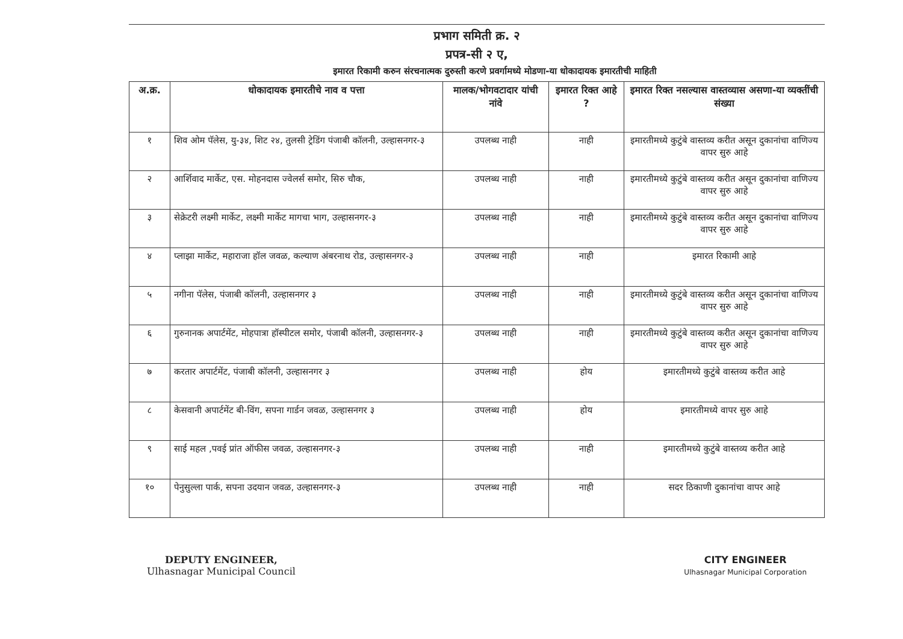प्रभाग समिती क्र. २
प्रपत्र-सी २ ए,
इमारत रिकामी करुन संरचनात्मक दुरुस्ती करणे प्रवर्गामध्ये मोडणा-या धोकादायक इमारतीची माहिती
| अ.क्र. | धोकादायक इमारतीचे नाव व पत्ता | मालक/भोगवटादार यांची नांवे | इमारत रिक्त आहे ? | इमारत रिक्त नसल्यास वास्तव्यास असणा-या व्यक्तींची संख्या |
| --- | --- | --- | --- | --- |
| १ | शिव ओम पॅलेस, यु-३४, शिट २४, तुलसी ट्रेडिंग पंजाबी कॉलनी, उल्हासनगर-३ | उपलब्ध नाही | नाही | इमारतीमध्ये कुटुंबे वास्तव्य करीत असून दुकानांचा वाणिज्य वापर सुरु आहे |
| २ | आर्शिवाद मार्केट, एस. मोहनदास ज्वेलर्स समोर, सिरु चौक, | उपलब्ध नाही | नाही | इमारतीमध्ये कुटुंबे वास्तव्य करीत असून दुकानांचा वाणिज्य वापर सुरु आहे |
| ३ | सेक्रेटरी लक्ष्मी मार्केट, लक्ष्मी मार्केट मागचा भाग, उल्हासनगर-३ | उपलब्ध नाही | नाही | इमारतीमध्ये कुटुंबे वास्तव्य करीत असून दुकानांचा वाणिज्य वापर सुरु आहे |
| ४ | प्लाझा मार्केट, महाराजा हॉल जवळ, कल्याण अंबरनाथ रोड, उल्हासनगर-३ | उपलब्ध नाही | नाही | इमारत रिकामी आहे |
| ५ | नगीना पॅलेस, पंजाबी कॉलनी, उल्हासनगर ३ | उपलब्ध नाही | नाही | इमारतीमध्ये कुटुंबे वास्तव्य करीत असून दुकानांचा वाणिज्य वापर सुरु आहे |
| ६ | गुरुनानक अपार्टमेंट, मोहपात्रा हॉस्पीटल समोर, पंजाबी कॉलनी, उल्हासनगर-३ | उपलब्ध नाही | नाही | इमारतीमध्ये कुटुंबे वास्तव्य करीत असून दुकानांचा वाणिज्य वापर सुरु आहे |
| ७ | करतार अपार्टमेंट, पंजाबी कॉलनी, उल्हासनगर ३ | उपलब्ध नाही | होय | इमारतीमध्ये कुटुंबे वास्तव्य करीत आहे |
| ८ | केसवानी अपार्टमेंट बी-विंग, सपना गार्डन जवळ, उल्हासनगर ३ | उपलब्ध नाही | होय | इमारतीमध्ये वापर सुरु आहे |
| ९ | साई महल ,पवई प्रांत ऑफीस जवळ, उल्हासनगर-३ | उपलब्ध नाही | नाही | इमारतीमध्ये कुटुंबे वास्तव्य करीत आहे |
| १० | पेनुसुल्ला पार्क, सपना उदयान जवळ, उल्हासनगर-३ | उपलब्ध नाही | नाही | सदर ठिकाणी दुकानांचा वापर आहे |
DEPUTY ENGINEER,
Ulhasnagar Municipal Council
CITY ENGINEER
Ulhasnagar Municipal Corporation